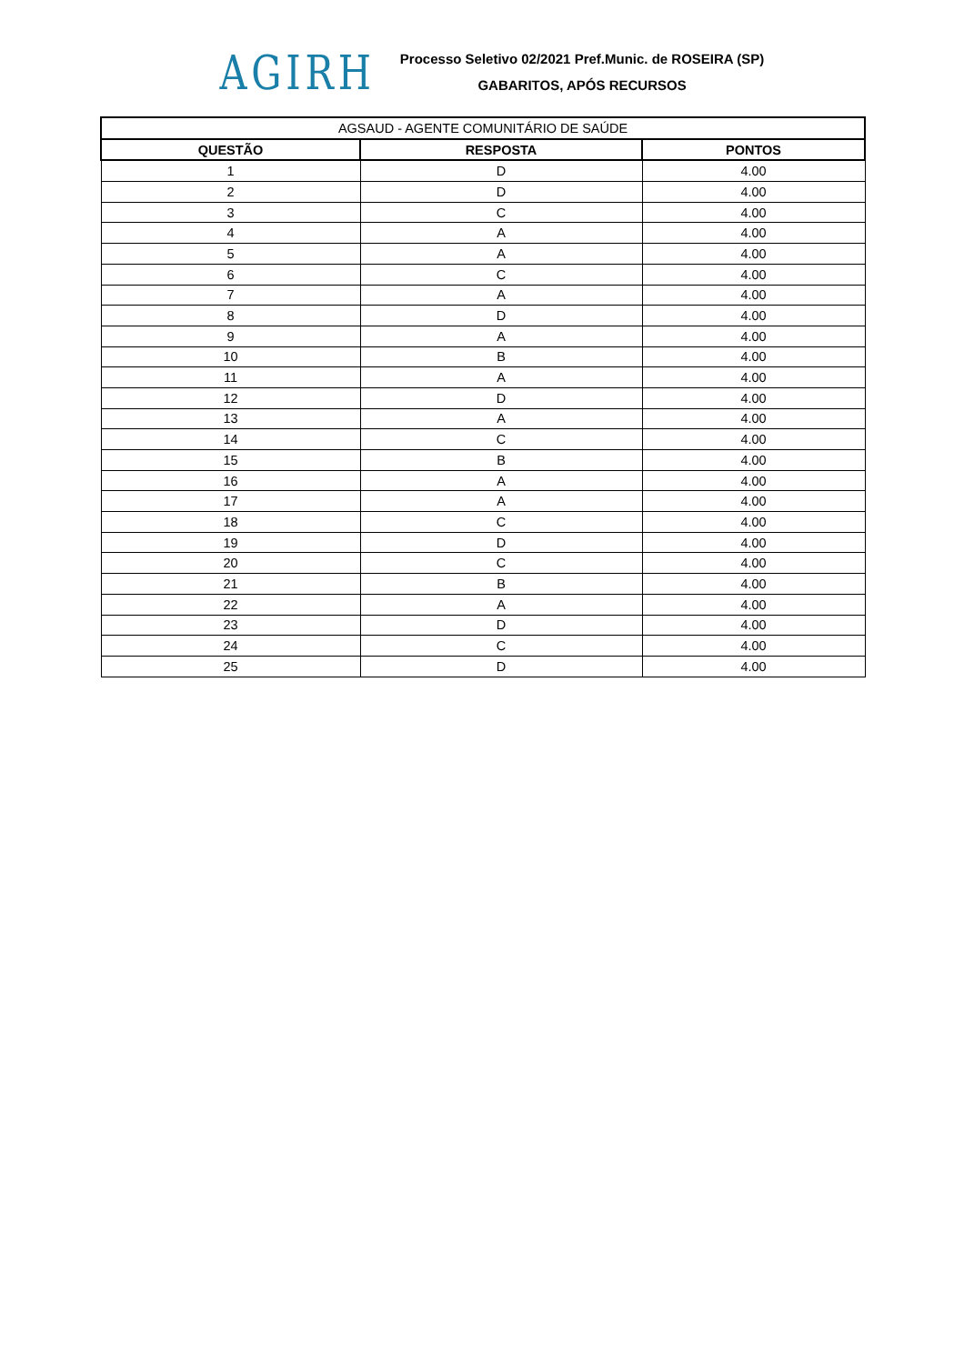AGIRH
Processo Seletivo 02/2021 Pref.Munic. de ROSEIRA (SP)
GABARITOS, APÓS RECURSOS
| AGSAUD - AGENTE COMUNITÁRIO DE SAÚDE | | |
| --- | --- | --- |
| QUESTÃO | RESPOSTA | PONTOS |
| 1 | D | 4.00 |
| 2 | D | 4.00 |
| 3 | C | 4.00 |
| 4 | A | 4.00 |
| 5 | A | 4.00 |
| 6 | C | 4.00 |
| 7 | A | 4.00 |
| 8 | D | 4.00 |
| 9 | A | 4.00 |
| 10 | B | 4.00 |
| 11 | A | 4.00 |
| 12 | D | 4.00 |
| 13 | A | 4.00 |
| 14 | C | 4.00 |
| 15 | B | 4.00 |
| 16 | A | 4.00 |
| 17 | A | 4.00 |
| 18 | C | 4.00 |
| 19 | D | 4.00 |
| 20 | C | 4.00 |
| 21 | B | 4.00 |
| 22 | A | 4.00 |
| 23 | D | 4.00 |
| 24 | C | 4.00 |
| 25 | D | 4.00 |